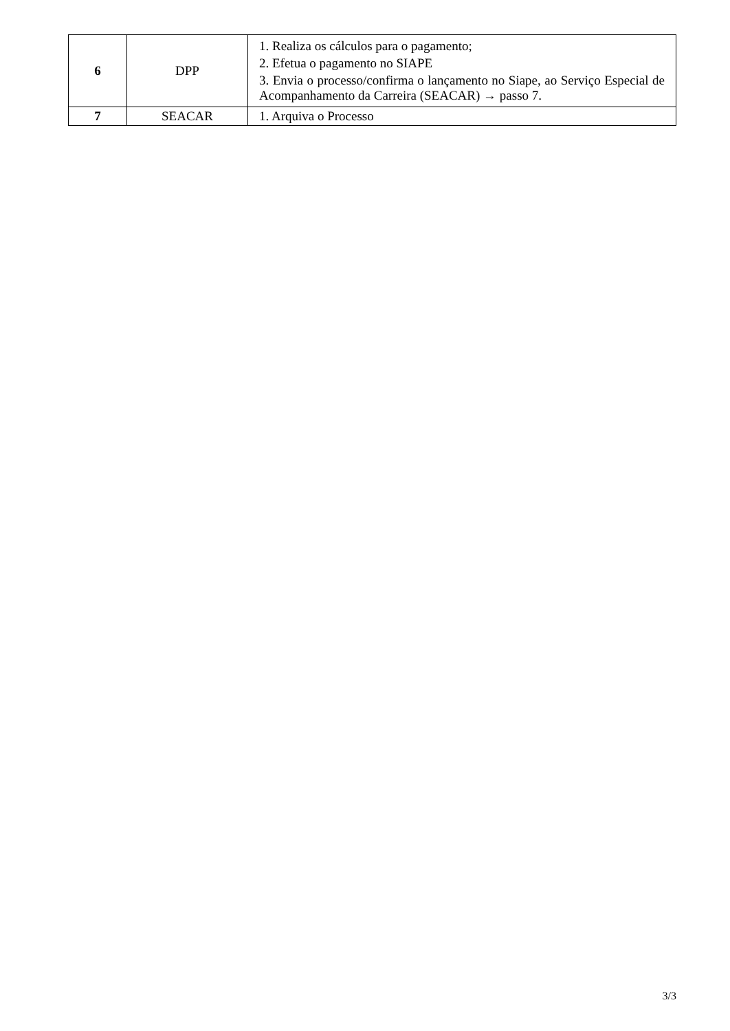| 6 | DPP | 1. Realiza os cálculos para o pagamento; 2. Efetua o pagamento no SIAPE 3. Envia o processo/confirma o lançamento no Siape, ao Serviço Especial de Acompanhamento da Carreira (SEACAR) → passo 7. |
| 7 | SEACAR | 1. Arquiva o Processo |
3/3